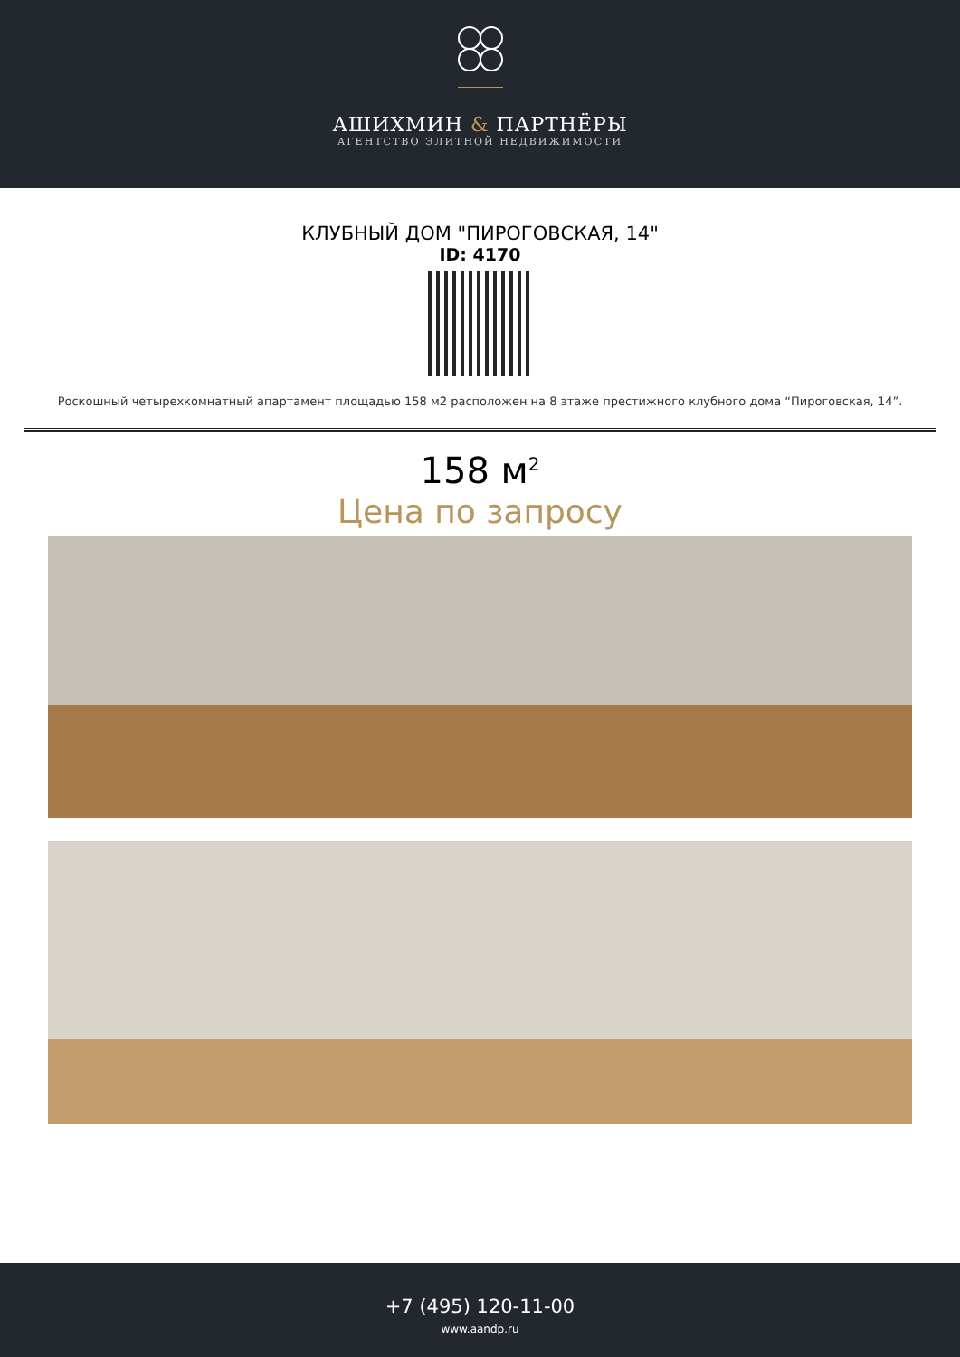АШИХМИН & ПАРТНЁРЫ
АГЕНТСТВО ЭЛИТНОЙ НЕДВИЖИМОСТИ
КЛУБНЫЙ ДОМ "ПИРОГОВСКАЯ, 14"
ID: 4170
Роскошный четырехкомнатный апартамент площадью 158 м2 расположен на 8 этаже престижного клубного дома “Пироговская, 14”.
158 м<sup>2</sup>
Цена по запросу
+7 (495) 120-11-00
www.aandp.ru